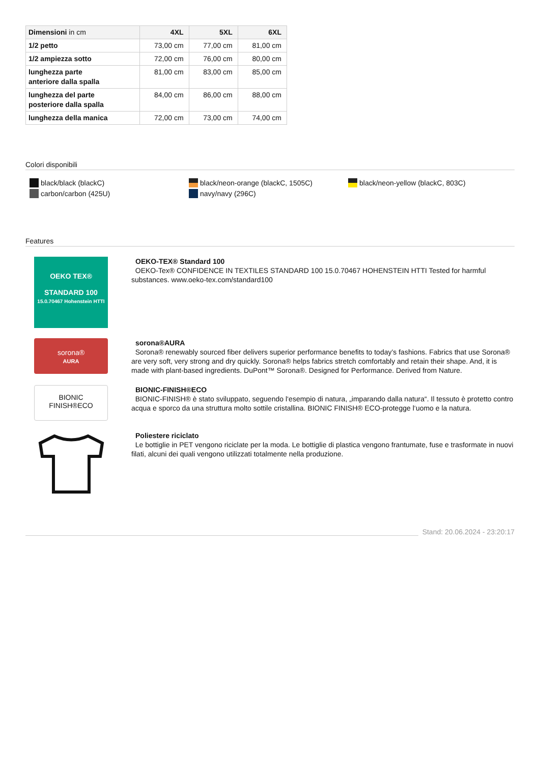| Dimensioni in cm | 4XL | 5XL | 6XL |
| --- | --- | --- | --- |
| 1/2 petto | 73,00 cm | 77,00 cm | 81,00 cm |
| 1/2 ampiezza sotto | 72,00 cm | 76,00 cm | 80,00 cm |
| lunghezza parte anteriore dalla spalla | 81,00 cm | 83,00 cm | 85,00 cm |
| lunghezza del parte posteriore dalla spalla | 84,00 cm | 86,00 cm | 88,00 cm |
| lunghezza della manica | 72,00 cm | 73,00 cm | 74,00 cm |
Colori disponibili
black/black (blackC)
black/neon-orange (blackC, 1505C)
black/neon-yellow (blackC, 803C)
carbon/carbon (425U)
navy/navy (296C)
Features
OEKO TEX®
STANDARD 100
15.0.70467 Hohenstein HTTI
OEKO-TEX® Standard 100
OEKO-Tex® CONFIDENCE IN TEXTILES STANDARD 100 15.0.70467 HOHENSTEIN HTTI Tested for harmful substances. www.oeko-tex.com/standard100
sorona®
AURA
sorona®AURA
Sorona® renewably sourced fiber delivers superior performance benefits to today’s fashions. Fabrics that use Sorona® are very soft, very strong and dry quickly. Sorona® helps fabrics stretch comfortably and retain their shape. And, it is made with plant-based ingredients. DuPont™ Sorona®. Designed for Performance. Derived from Nature.
BIONIC
FINISH®ECO
BIONIC-FINISH®ECO
BIONIC-FINISH® è stato sviluppato, seguendo l‘esempio di natura, „imparando dalla natura“. Il tessuto è protetto contro acqua e sporco da una struttura molto sottile cristallina. BIONIC FINISH® ECO-protegge l‘uomo e la natura.
Poliestere riciclato
Le bottiglie in PET vengono riciclate per la moda. Le bottiglie di plastica vengono frantumate, fuse e trasformate in nuovi filati, alcuni dei quali vengono utilizzati totalmente nella produzione.
Stand: 20.06.2024 - 23:20:17